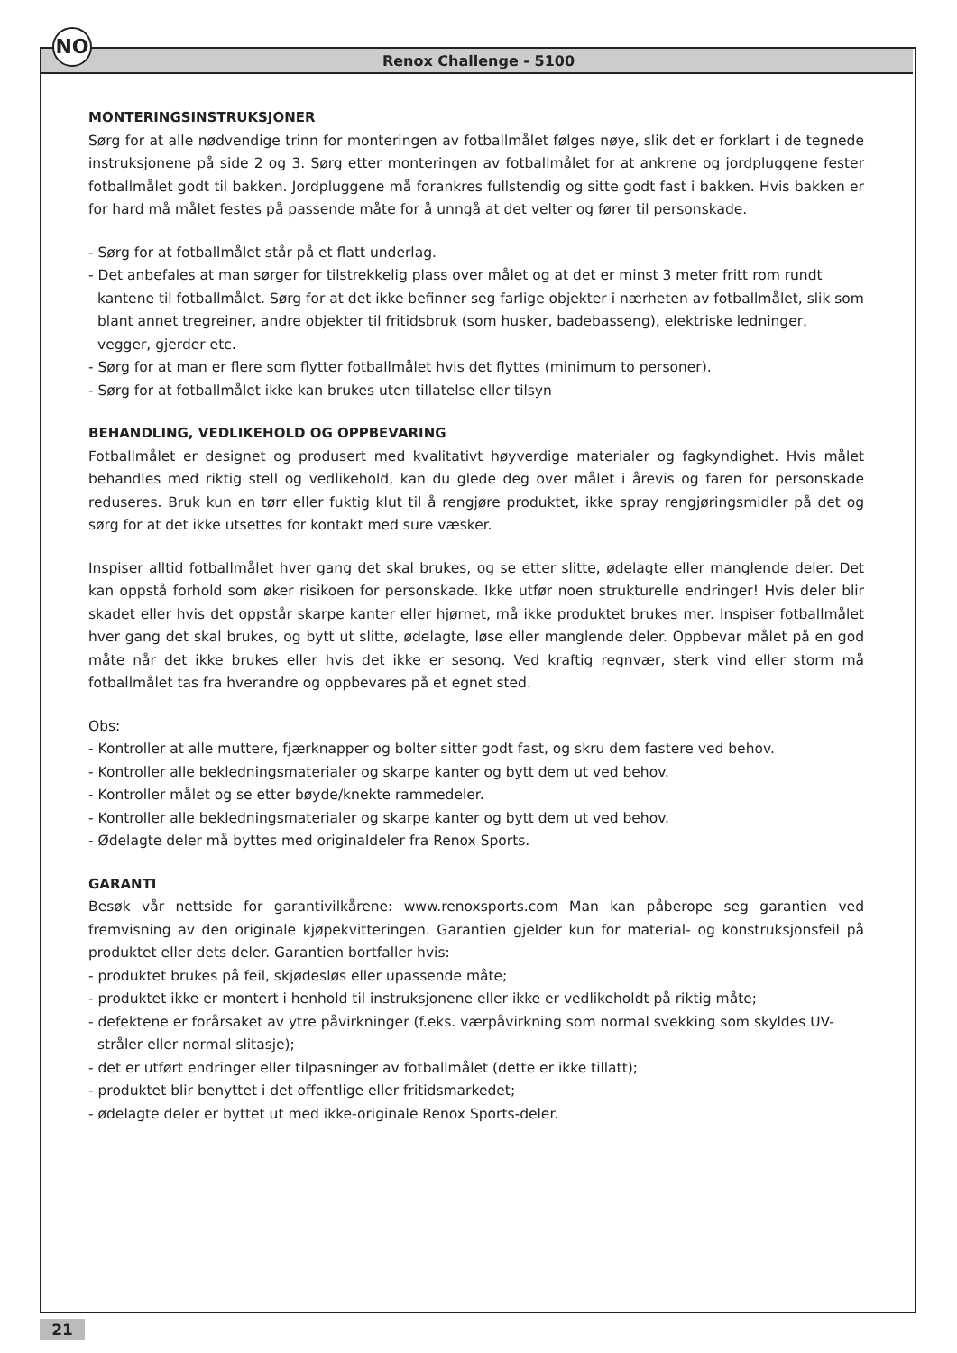NO
Renox Challenge - 5100
MONTERINGSINSTRUKSJONER
Sørg for at alle nødvendige trinn for monteringen av fotballmålet følges nøye, slik det er forklart i de tegnede instruksjonene på side 2 og 3. Sørg etter monteringen av fotballmålet for at ankrene og jordpluggene fester fotballmålet godt til bakken. Jordpluggene må forankres fullstendig og sitte godt fast i bakken. Hvis bakken er for hard må målet festes på passende måte for å unngå at det velter og fører til personskade.
- Sørg for at fotballmålet står på et flatt underlag.
- Det anbefales at man sørger for tilstrekkelig plass over målet og at det er minst 3 meter fritt rom rundt kantene til fotballmålet. Sørg for at det ikke befinner seg farlige objekter i nærheten av fotballmålet, slik som blant annet tregreiner, andre objekter til fritidsbruk (som husker, badebasseng), elektriske ledninger, vegger, gjerder etc.
- Sørg for at man er flere som flytter fotballmålet hvis det flyttes (minimum to personer).
- Sørg for at fotballmålet ikke kan brukes uten tillatelse eller tilsyn
BEHANDLING, VEDLIKEHOLD OG OPPBEVARING
Fotballmålet er designet og produsert med kvalitativt høyverdige materialer og fagkyndighet. Hvis målet behandles med riktig stell og vedlikehold, kan du glede deg over målet i årevis og faren for personskade reduseres. Bruk kun en tørr eller fuktig klut til å rengjøre produktet, ikke spray rengjøringsmidler på det og sørg for at det ikke utsettes for kontakt med sure væsker.
Inspiser alltid fotballmålet hver gang det skal brukes, og se etter slitte, ødelagte eller manglende deler. Det kan oppstå forhold som øker risikoen for personskade. Ikke utfør noen strukturelle endringer! Hvis deler blir skadet eller hvis det oppstår skarpe kanter eller hjørnet, må ikke produktet brukes mer. Inspiser fotballmålet hver gang det skal brukes, og bytt ut slitte, ødelagte, løse eller manglende deler. Oppbevar målet på en god måte når det ikke brukes eller hvis det ikke er sesong. Ved kraftig regnvær, sterk vind eller storm må fotballmålet tas fra hverandre og oppbevares på et egnet sted.
Obs:
- Kontroller at alle muttere, fjærknapper og bolter sitter godt fast, og skru dem fastere ved behov.
- Kontroller alle bekledningsmaterialer og skarpe kanter og bytt dem ut ved behov.
- Kontroller målet og se etter bøyde/knekte rammedeler.
- Kontroller alle bekledningsmaterialer og skarpe kanter og bytt dem ut ved behov.
- Ødelagte deler må byttes med originaldeler fra Renox Sports.
GARANTI
Besøk vår nettside for garantivilkårene: www.renoxsports.com Man kan påberope seg garantien ved fremvisning av den originale kjøpekvitteringen. Garantien gjelder kun for material- og konstruksjonsfeil på produktet eller dets deler. Garantien bortfaller hvis:
- produktet brukes på feil, skjødesløs eller upassende måte;
- produktet ikke er montert i henhold til instruksjonene eller ikke er vedlikeholdt på riktig måte;
- defektene er forårsaket av ytre påvirkninger (f.eks. værpåvirkning som normal svekking som skyldes UV-stråler eller normal slitasje);
- det er utført endringer eller tilpasninger av fotballmålet (dette er ikke tillatt);
- produktet blir benyttet i det offentlige eller fritidsmarkedet;
- ødelagte deler er byttet ut med ikke-originale Renox Sports-deler.
21